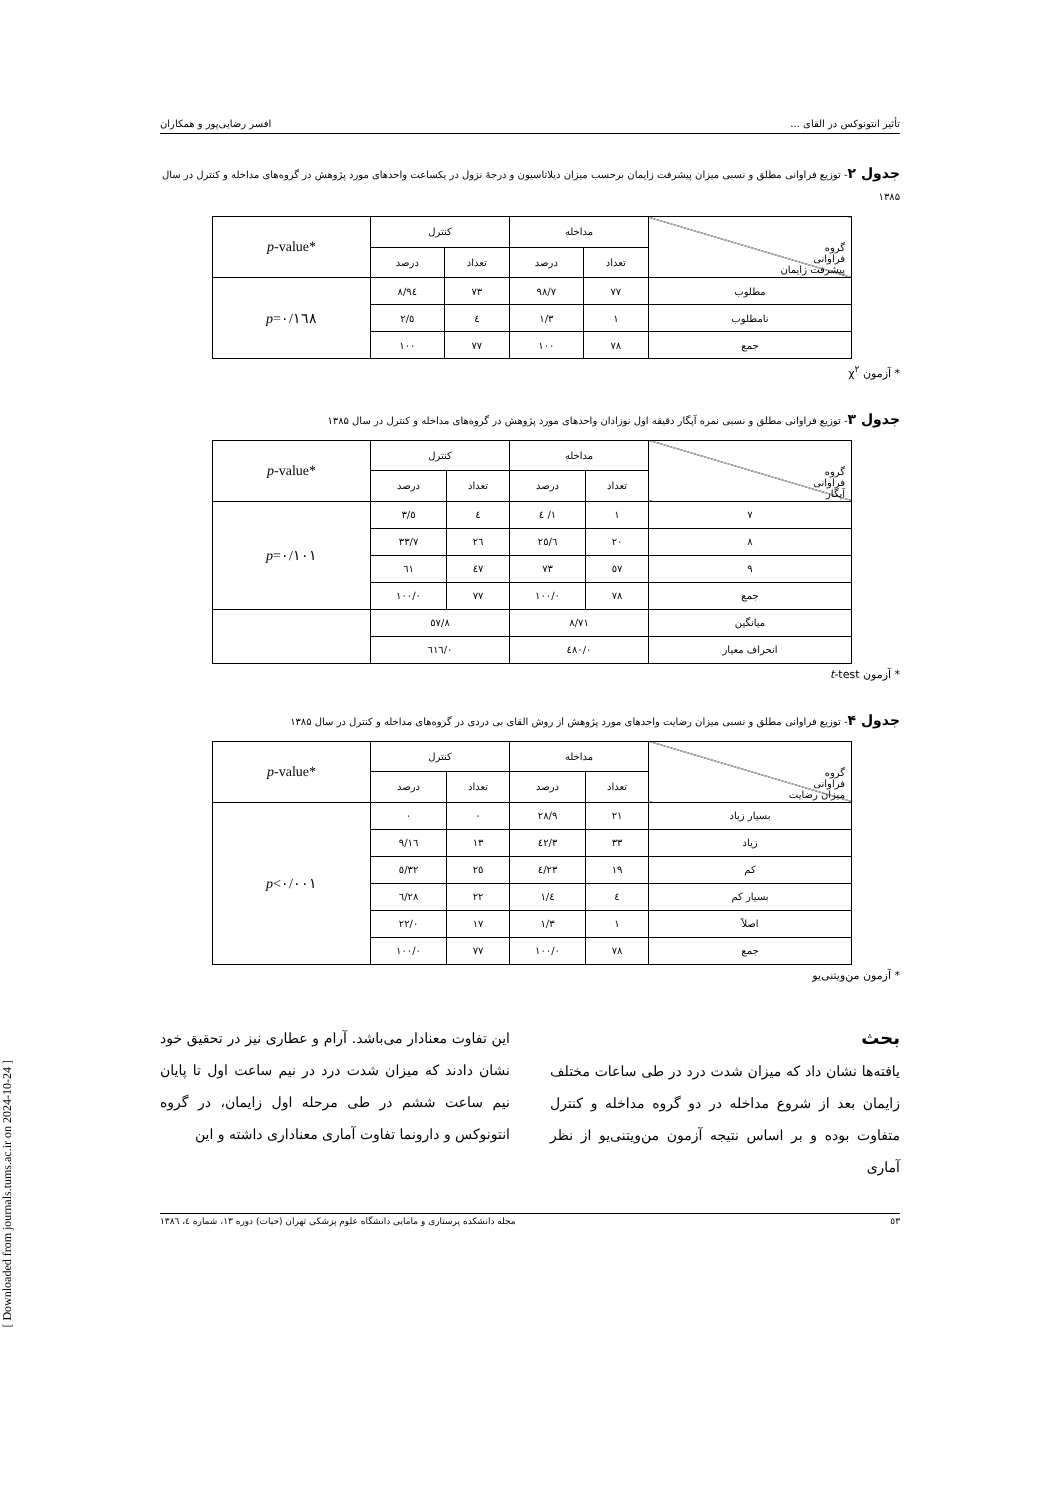[ Downloaded from journals.tums.ac.ir on 2024-10-24 ]
تأثیر انتونوکس در القای ... افسر رضایی‌پور و همکاران
جدول ۲- توزیع فراوانی مطلق و نسبی میزان پیشرفت زایمان برحسب میزان دیلاتاسیون و درجهٔ نزول در یکساعت واحدهای مورد پژوهش در گروه‌های مداخله و کنترل در سال ۱۳۸۵
| گروه فراوانی پیشرفت زایمان | مداخله | | کنترل | | * p -value |
| | تعداد | درصد | تعداد | درصد | |
| مطلوب | ۷۷ | ۹۸/۷ | ۷۳ | ۹٤/۸ | p =۰/۱٦۸ |
| نامطلوب | ۱ | ۱/۳ | ٤ | ٥/۲ | |
| جمع | ۷۸ | ۱۰۰ | ۷۷ | ۱۰۰ | |
* آزمون χ<sup>۲</sup>
جدول ۳- توزیع فراوانی مطلق و نسبی نمره آپگار دقیقه اول نوزادان واحدهای مورد پژوهش در گروه‌های مداخله و کنترل در سال ۱۳۸۵
| گروه فراوانی آپگار | مداخله | | کنترل | | * p -value |
| | تعداد | درصد | تعداد | درصد | |
| ۷ | ۱ | ۱/ ٤ | ٤ | ٥/۳ | p =۰/۱۰۱ |
| ۸ | ۲۰ | ۲٥/٦ | ۲٦ | ۳۳/۷ | |
| ۹ | ٥۷ | ۷۳ | ٤۷ | ٦۱ | |
| جمع | ۷۸ | ۱۰۰/۰ | ۷۷ | ۱۰۰/۰ | |
| میانگین | ۸/۷۱ | | ۸/٥۷ | | |
| انحراف معیار | ۰/٤۸۰ | | ۰/٦۱٦ | | |
* آزمون t-test
جدول ۴- توزیع فراوانی مطلق و نسبی میزان رضایت واحدهای مورد پژوهش از روش القای بی دردی در گروه‌های مداخله و کنترل در سال ۱۳۸۵
| گروه فراوانی میزان رضایت | مداخله | | کنترل | | * p -value |
| | تعداد | درصد | تعداد | درصد | |
| بسیار زیاد | ۲۱ | ۲۸/۹ | ۰ | ۰ | p <۰/۰۰۱ |
| زیاد | ۳۳ | ٤۲/۳ | ۱۳ | ۱٦/۹ | |
| کم | ۱۹ | ۲۳/٤ | ۲٥ | ۳۲/٥ | |
| بسیار کم | ٤ | ٤/۱ | ۲۲ | ۲۸/٦ | |
| اصلاً | ۱ | ۱/۳ | ۱۷ | ۲۲/۰ | |
| جمع | ۷۸ | ۱۰۰/۰ | ۷۷ | ۱۰۰/۰ | |
* آزمون من‌ویتنی‌یو
بحث
یافته‌ها نشان داد که میزان شدت درد در طی ساعات مختلف زایمان بعد از شروع مداخله در دو گروه مداخله و کنترل متفاوت بوده و بر اساس نتیجه آزمون من‌ویتنی‌یو از نظر آماری
این تفاوت معنادار می‌باشد. آرام و عطاری نیز در تحقیق خود نشان دادند که میزان شدت درد در نیم ساعت اول تا پایان نیم ساعت ششم در طی مرحله اول زایمان، در گروه انتونوکس و دارونما تفاوت آماری معناداری داشته و این
٥۳ مجله دانشکده پرستاری و مامایی دانشگاه علوم پزشکی تهران (حیات) دوره ۱۳، شماره ٤، ۱۳۸٦